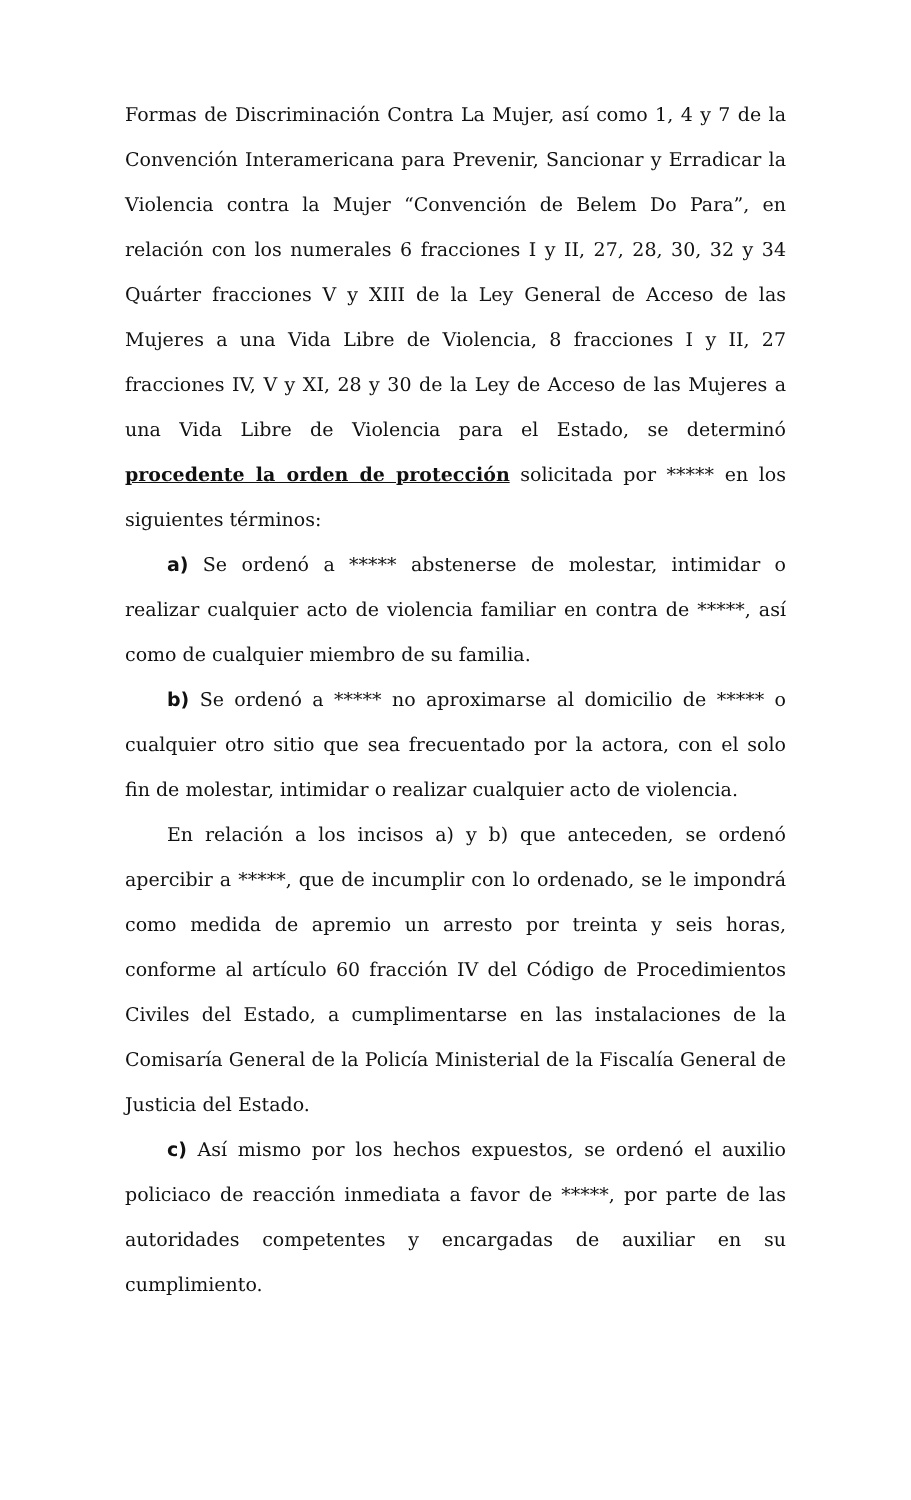Formas de Discriminación Contra La Mujer, así como 1, 4 y 7 de la Convención Interamericana para Prevenir, Sancionar y Erradicar la Violencia contra la Mujer “Convención de Belem Do Para”, en relación con los numerales 6 fracciones I y II, 27, 28, 30, 32 y 34 Quárter fracciones V y XIII de la Ley General de Acceso de las Mujeres a una Vida Libre de Violencia, 8 fracciones I y II, 27 fracciones IV, V y XI, 28 y 30 de la Ley de Acceso de las Mujeres a una Vida Libre de Violencia para el Estado, se determinó procedente la orden de protección solicitada por ***** en los siguientes términos:
a) Se ordenó a ***** abstenerse de molestar, intimidar o realizar cualquier acto de violencia familiar en contra de *****, así como de cualquier miembro de su familia.
b) Se ordenó a ***** no aproximarse al domicilio de ***** o cualquier otro sitio que sea frecuentado por la actora, con el solo fin de molestar, intimidar o realizar cualquier acto de violencia.
En relación a los incisos a) y b) que anteceden, se ordenó apercibir a *****, que de incumplir con lo ordenado, se le impondrá como medida de apremio un arresto por treinta y seis horas, conforme al artículo 60 fracción IV del Código de Procedimientos Civiles del Estado, a cumplimentarse en las instalaciones de la Comisaría General de la Policía Ministerial de la Fiscalía General de Justicia del Estado.
c) Así mismo por los hechos expuestos, se ordenó el auxilio policiaco de reacción inmediata a favor de *****, por parte de las autoridades competentes y encargadas de auxiliar en su cumplimiento.